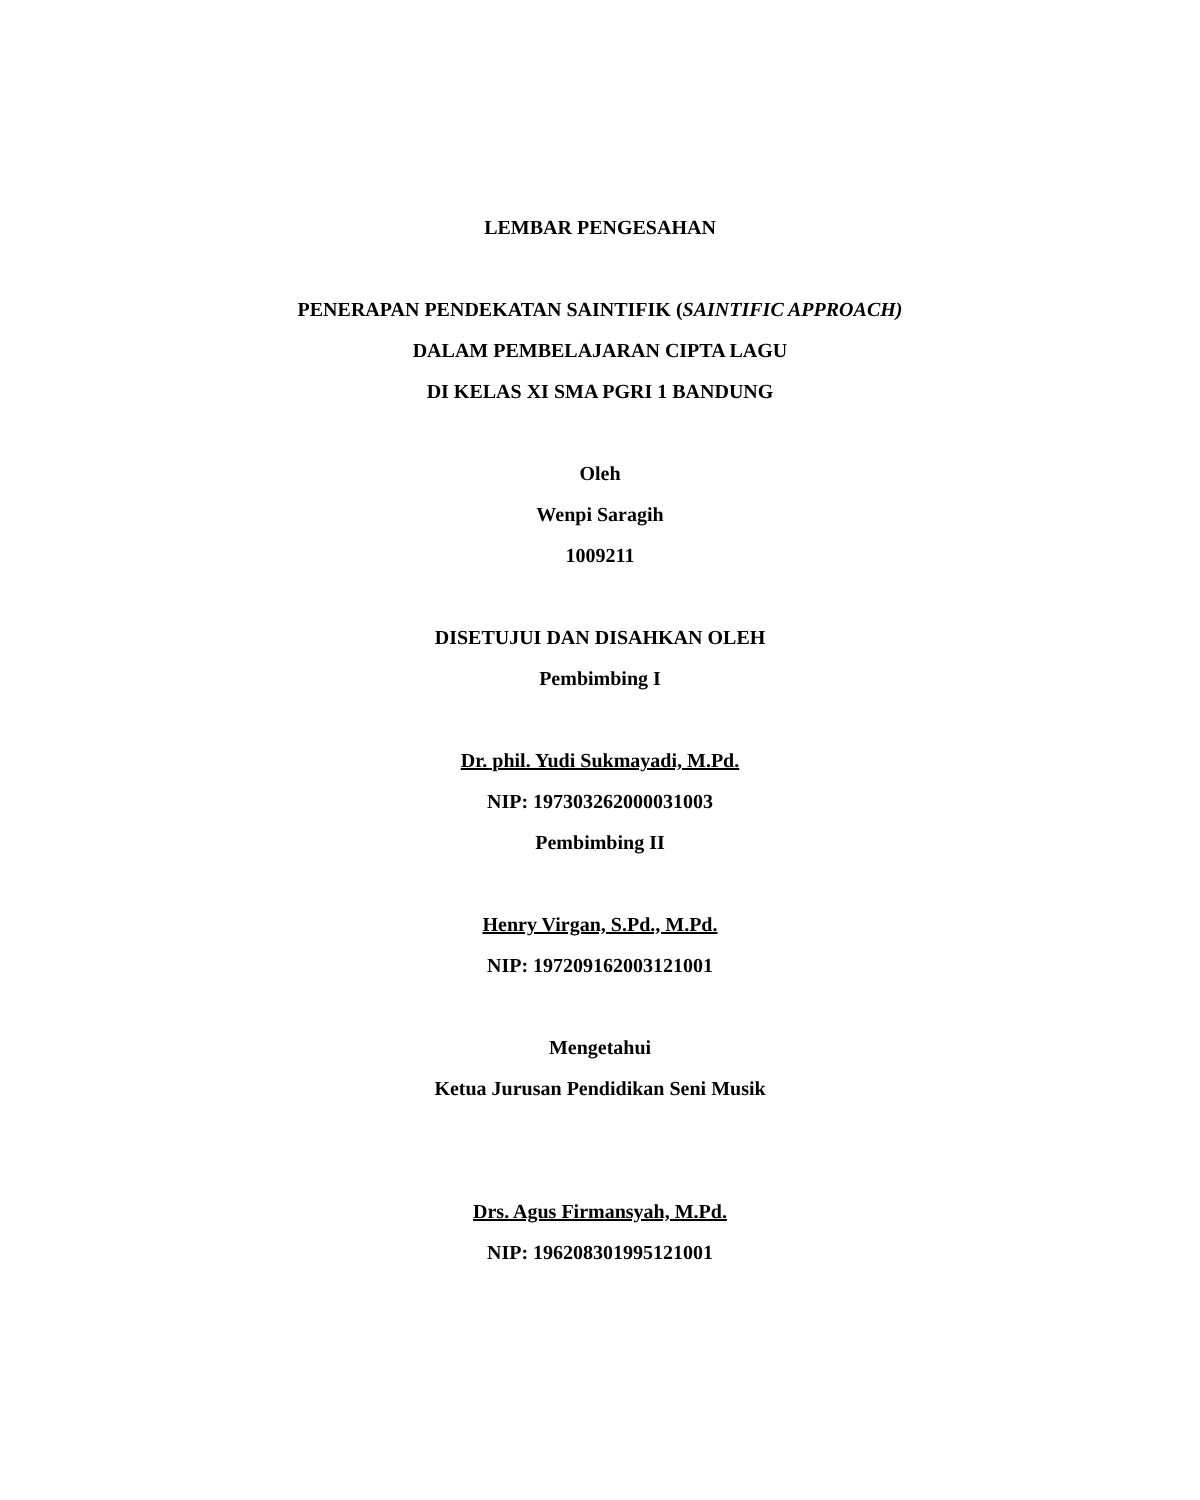LEMBAR PENGESAHAN
PENERAPAN PENDEKATAN SAINTIFIK (SAINTIFIC APPROACH)
DALAM PEMBELAJARAN CIPTA LAGU
DI KELAS XI SMA PGRI 1 BANDUNG
Oleh
Wenpi Saragih
1009211
DISETUJUI DAN DISAHKAN OLEH
Pembimbing I
Dr. phil. Yudi Sukmayadi, M.Pd.
NIP: 197303262000031003
Pembimbing II
Henry Virgan, S.Pd., M.Pd.
NIP: 197209162003121001
Mengetahui
Ketua Jurusan Pendidikan Seni Musik
Drs. Agus Firmansyah, M.Pd.
NIP: 196208301995121001